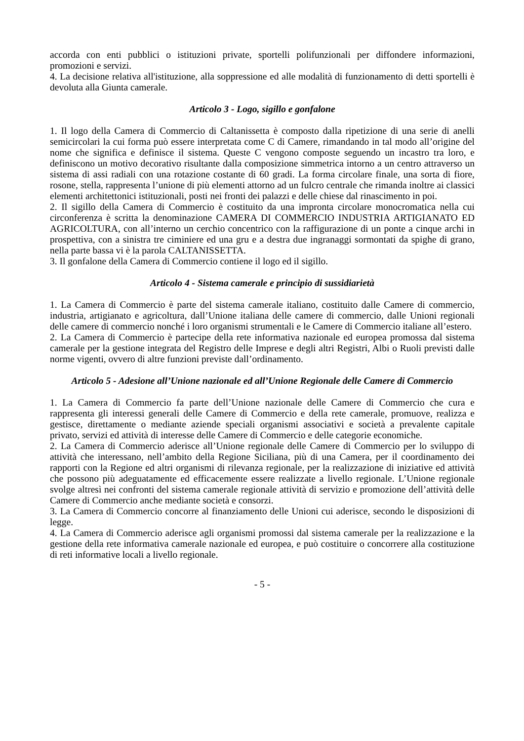accorda con enti pubblici o istituzioni private, sportelli polifunzionali per diffondere informazioni, promozioni e servizi.
4. La decisione relativa all'istituzione, alla soppressione ed alle modalità di funzionamento di detti sportelli è devoluta alla Giunta camerale.
Articolo 3 - Logo, sigillo e gonfalone
1. Il logo della Camera di Commercio di Caltanissetta è composto dalla ripetizione di una serie di anelli semicircolari la cui forma può essere interpretata come C di Camere, rimandando in tal modo all’origine del nome che significa e definisce il sistema. Queste C vengono composte seguendo un incastro tra loro, e definiscono un motivo decorativo risultante dalla composizione simmetrica intorno a un centro attraverso un sistema di assi radiali con una rotazione costante di 60 gradi. La forma circolare finale, una sorta di fiore, rosone, stella, rappresenta l’unione di più elementi attorno ad un fulcro centrale che rimanda inoltre ai classici elementi architettonici istituzionali, posti nei fronti dei palazzi e delle chiese dal rinascimento in poi.
2. Il sigillo della Camera di Commercio è costituito da una impronta circolare monocromatica nella cui circonferenza è scritta la denominazione CAMERA DI COMMERCIO INDUSTRIA ARTIGIANATO ED AGRICOLTURA, con all’interno un cerchio concentrico con la raffigurazione di un ponte a cinque archi in prospettiva, con a sinistra tre ciminiere ed una gru e a destra due ingranaggi sormontati da spighe di grano, nella parte bassa vi è la parola CALTANISSETTA.
3. Il gonfalone della Camera di Commercio contiene il logo ed il sigillo.
Articolo 4 - Sistema camerale e principio di sussidiarietà
1. La Camera di Commercio è parte del sistema camerale italiano, costituito dalle Camere di commercio, industria, artigianato e agricoltura, dall’Unione italiana delle camere di commercio, dalle Unioni regionali delle camere di commercio nonché i loro organismi strumentali e le Camere di Commercio italiane all’estero.
2. La Camera di Commercio è partecipe della rete informativa nazionale ed europea promossa dal sistema camerale per la gestione integrata del Registro delle Imprese e degli altri Registri, Albi o Ruoli previsti dalle norme vigenti, ovvero di altre funzioni previste dall’ordinamento.
Articolo 5 - Adesione all’Unione nazionale ed all’Unione Regionale delle Camere di Commercio
1. La Camera di Commercio fa parte dell’Unione nazionale delle Camere di Commercio che cura e rappresenta gli interessi generali delle Camere di Commercio e della rete camerale, promuove, realizza e gestisce, direttamente o mediante aziende speciali organismi associativi e società a prevalente capitale privato, servizi ed attività di interesse delle Camere di Commercio e delle categorie economiche.
2. La Camera di Commercio aderisce all’Unione regionale delle Camere di Commercio per lo sviluppo di attività che interessano, nell’ambito della Regione Siciliana, più di una Camera, per il coordinamento dei rapporti con la Regione ed altri organismi di rilevanza regionale, per la realizzazione di iniziative ed attività che possono più adeguatamente ed efficacemente essere realizzate a livello regionale. L’Unione regionale svolge altresì nei confronti del sistema camerale regionale attività di servizio e promozione dell’attività delle Camere di Commercio anche mediante società e consorzi.
3. La Camera di Commercio concorre al finanziamento delle Unioni cui aderisce, secondo le disposizioni di legge.
4. La Camera di Commercio aderisce agli organismi promossi dal sistema camerale per la realizzazione e la gestione della rete informativa camerale nazionale ed europea, e può costituire o concorrere alla costituzione di reti informative locali a livello regionale.
- 5 -